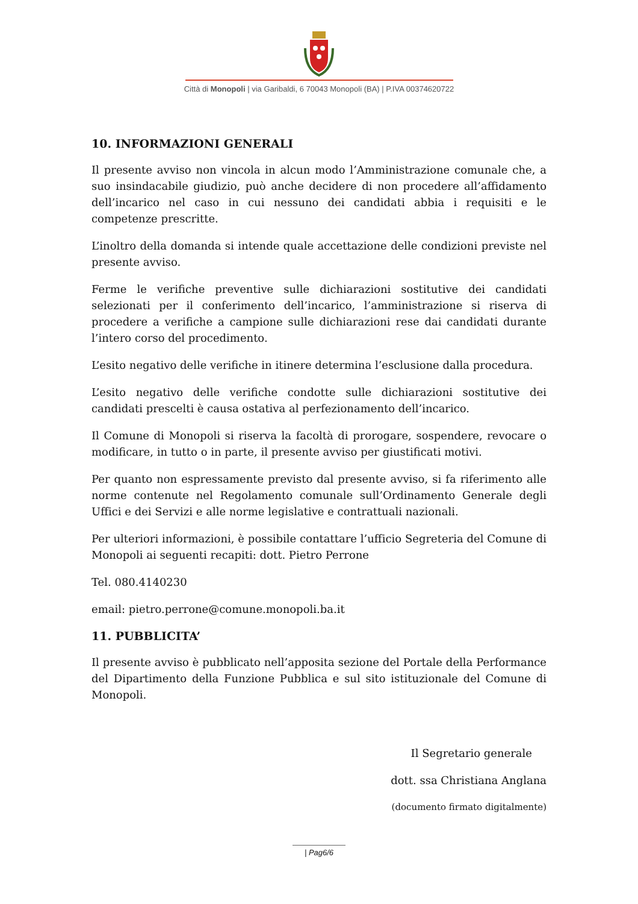Città di Monopoli | via Garibaldi, 6 70043 Monopoli (BA) | P.IVA 00374620722
10. INFORMAZIONI GENERALI
Il presente avviso non vincola in alcun modo l’Amministrazione comunale che, a suo insindacabile giudizio, può anche decidere di non procedere all’affidamento dell’incarico nel caso in cui nessuno dei candidati abbia i requisiti e le competenze prescritte.
L’inoltro della domanda si intende quale accettazione delle condizioni previste nel presente avviso.
Ferme le verifiche preventive sulle dichiarazioni sostitutive dei candidati selezionati per il conferimento dell’incarico, l’amministrazione si riserva di procedere a verifiche a campione sulle dichiarazioni rese dai candidati durante l’intero corso del procedimento.
L’esito negativo delle verifiche in itinere determina l’esclusione dalla procedura.
L’esito negativo delle verifiche condotte sulle dichiarazioni sostitutive dei candidati prescelti è causa ostativa al perfezionamento dell’incarico.
Il Comune di Monopoli si riserva la facoltà di prorogare, sospendere, revocare o modificare, in tutto o in parte, il presente avviso per giustificati motivi.
Per quanto non espressamente previsto dal presente avviso, si fa riferimento alle norme contenute nel Regolamento comunale sull’Ordinamento Generale degli Uffici e dei Servizi e alle norme legislative e contrattuali nazionali.
Per ulteriori informazioni, è possibile contattare l’ufficio Segreteria del Comune di Monopoli ai seguenti recapiti: dott. Pietro Perrone
Tel. 080.4140230
email: pietro.perrone@comune.monopoli.ba.it
11. PUBBLICITA’
Il presente avviso è pubblicato nell’apposita sezione del Portale della Performance del Dipartimento della Funzione Pubblica e sul sito istituzionale del Comune di Monopoli.
Il Segretario generale
dott. ssa Christiana Anglana
(documento firmato digitalmente)
| Pag6/6